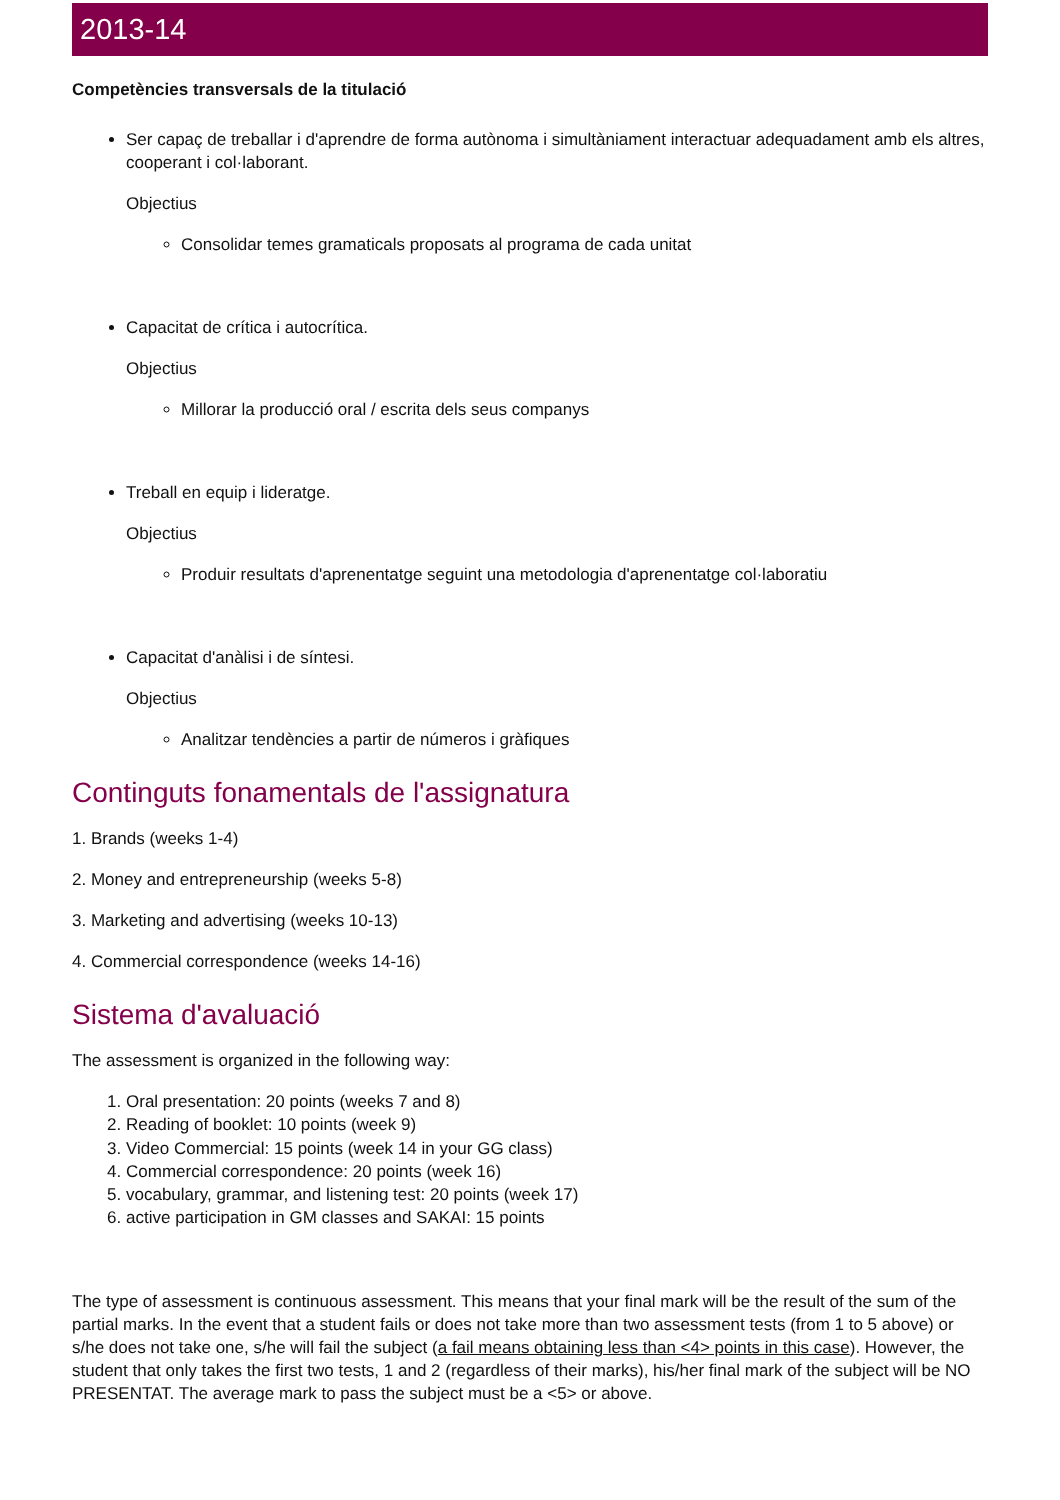2013-14
Competències transversals de la titulació
Ser capaç de treballar i d'aprendre de forma autònoma i simultàniament interactuar adequadament amb els altres, cooperant i col·laborant.
Objectius
Consolidar temes gramaticals proposats al programa de cada unitat
Capacitat de crítica i autocrítica.
Objectius
Millorar la producció oral / escrita dels seus companys
Treball en equip i lideratge.
Objectius
Produir resultats d'aprenentatge seguint una metodologia d'aprenentatge col·laboratiu
Capacitat d'anàlisi i de síntesi.
Objectius
Analitzar tendències a partir de números i gràfiques
Continguts fonamentals de l'assignatura
1. Brands (weeks 1-4)
2. Money and entrepreneurship (weeks 5-8)
3. Marketing and advertising (weeks 10-13)
4. Commercial correspondence (weeks 14-16)
Sistema d'avaluació
The assessment is organized in the following way:
1. Oral presentation: 20 points (weeks 7 and 8)
2. Reading of booklet: 10 points (week 9)
3. Video Commercial: 15 points (week 14 in your GG class)
4. Commercial correspondence: 20 points (week 16)
5. vocabulary, grammar, and listening test: 20 points (week 17)
6. active participation in GM classes and SAKAI: 15 points
The type of assessment is continuous assessment. This means that your final mark will be the result of the sum of the partial marks. In the event that a student fails or does not take more than two assessment tests (from 1 to 5 above) or s/he does not take one, s/he will fail the subject (a fail means obtaining less than <4> points in this case). However, the student that only takes the first two tests, 1 and 2 (regardless of their marks), his/her final mark of the subject will be NO PRESENTAT. The average mark to pass the subject must be a <5> or above.